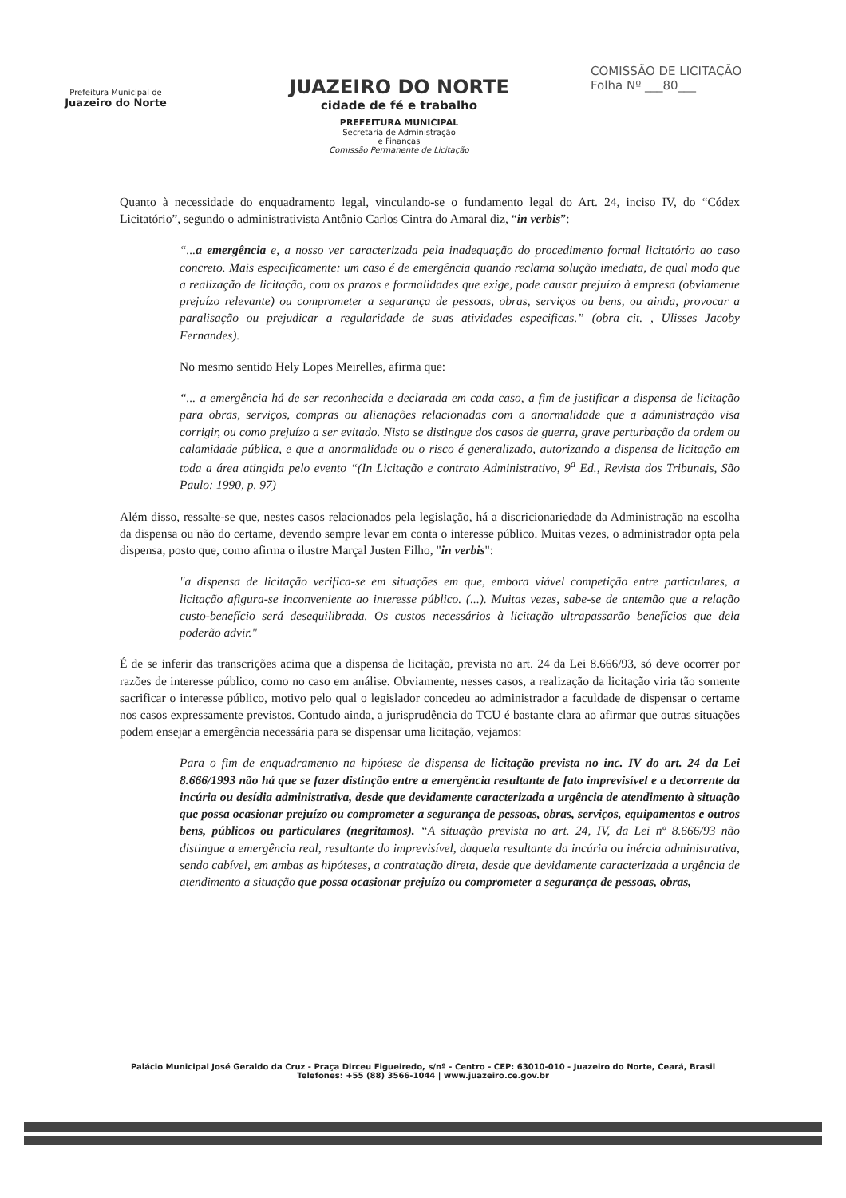Prefeitura Municipal de
Juazeiro do Norte
JUAZEIRO DO NORTE
cidade de fé e trabalho
PREFEITURA MUNICIPAL
Secretaria de Administração
e Finanças
Comissão Permanente de Licitação
COMISSÃO DE LICITAÇÃO
Folha Nº ___80___
Quanto à necessidade do enquadramento legal, vinculando-se o fundamento legal do Art. 24, inciso IV, do “Códex Licitatório”, segundo o administrativista Antônio Carlos Cintra do Amaral diz, “in verbis”:
“...a emergência e, a nosso ver caracterizada pela inadequação do procedimento formal licitatório ao caso concreto. Mais especificamente: um caso é de emergência quando reclama solução imediata, de qual modo que a realização de licitação, com os prazos e formalidades que exige, pode causar prejuízo à empresa (obviamente prejuízo relevante) ou comprometer a segurança de pessoas, obras, serviços ou bens, ou ainda, provocar a paralisação ou prejudicar a regularidade de suas atividades especificas.” (obra cit. , Ulisses Jacoby Fernandes).
No mesmo sentido Hely Lopes Meirelles, afirma que:
“... a emergência há de ser reconhecida e declarada em cada caso, a fim de justificar a dispensa de licitação para obras, serviços, compras ou alienações relacionadas com a anormalidade que a administração visa corrigir, ou como prejuízo a ser evitado. Nisto se distingue dos casos de guerra, grave perturbação da ordem ou calamidade pública, e que a anormalidade ou o risco é generalizado, autorizando a dispensa de licitação em toda a área atingida pelo evento “(In Licitação e contrato Administrativo, 9<sup>a</sup> Ed., Revista dos Tribunais, São Paulo: 1990, p. 97)
Além disso, ressalte-se que, nestes casos relacionados pela legislação, há a discricionariedade da Administração na escolha da dispensa ou não do certame, devendo sempre levar em conta o interesse público. Muitas vezes, o administrador opta pela dispensa, posto que, como afirma o ilustre Marçal Justen Filho, "in verbis":
"a dispensa de licitação verifica-se em situações em que, embora viável competição entre particulares, a licitação afigura-se inconveniente ao interesse público. (...). Muitas vezes, sabe-se de antemão que a relação custo-benefício será desequilibrada. Os custos necessários à licitação ultrapassarão benefícios que dela poderão advir."
É de se inferir das transcrições acima que a dispensa de licitação, prevista no art. 24 da Lei 8.666/93, só deve ocorrer por razões de interesse público, como no caso em análise. Obviamente, nesses casos, a realização da licitação viria tão somente sacrificar o interesse público, motivo pelo qual o legislador concedeu ao administrador a faculdade de dispensar o certame nos casos expressamente previstos. Contudo ainda, a jurisprudência do TCU é bastante clara ao afirmar que outras situações podem ensejar a emergência necessária para se dispensar uma licitação, vejamos:
Para o fim de enquadramento na hipótese de dispensa de licitação prevista no inc. IV do art. 24 da Lei 8.666/1993 não há que se fazer distinção entre a emergência resultante de fato imprevisível e a decorrente da incúria ou desídia administrativa, desde que devidamente caracterizada a urgência de atendimento à situação que possa ocasionar prejuízo ou comprometer a segurança de pessoas, obras, serviços, equipamentos e outros bens, públicos ou particulares (negritamos). “A situação prevista no art. 24, IV, da Lei nº 8.666/93 não distingue a emergência real, resultante do imprevisível, daquela resultante da incúria ou inércia administrativa, sendo cabível, em ambas as hipóteses, a contratação direta, desde que devidamente caracterizada a urgência de atendimento a situação que possa ocasionar prejuízo ou comprometer a segurança de pessoas, obras,
Palácio Municipal José Geraldo da Cruz - Praça Dirceu Figueiredo, s/nº - Centro - CEP: 63010-010 - Juazeiro do Norte, Ceará, Brasil
Telefones: +55 (88) 3566-1044 | www.juazeiro.ce.gov.br